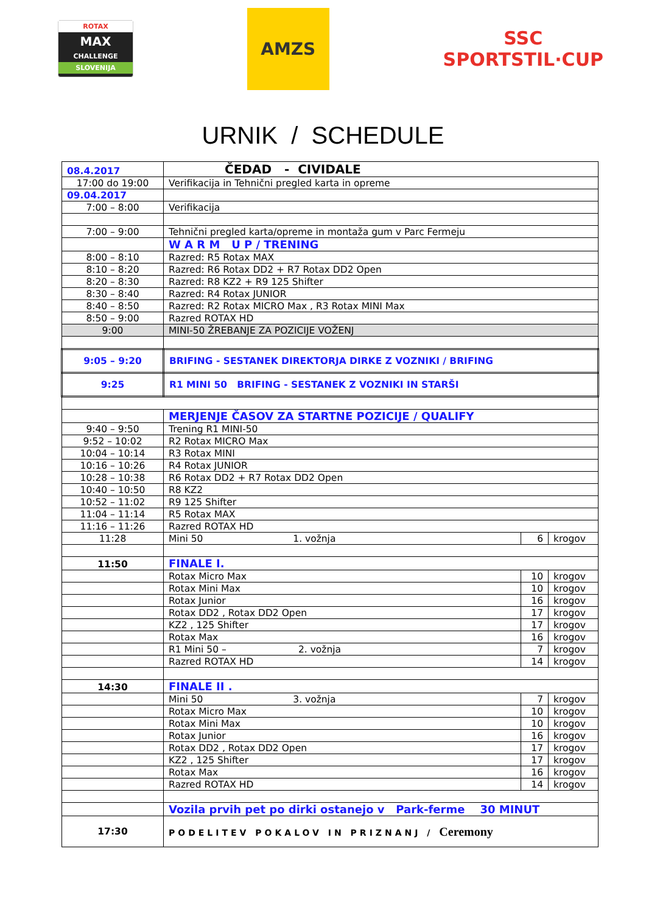ROTAX
MAX
CHALLENGE
SLOVENIJA
AMZS
SSC
SPORTSTIL·CUP
URNIK / SCHEDULE
| 08.4.2017 | ČEDAD - CIVIDALE | | |
| 17:00 do 19:00 | Verifikacija in Tehnični pregled karta in opreme | | |
| 09.04.2017 | | | |
| 7:00 – 8:00 | Verifikacija | | |
| 7:00 – 9:00 | Tehnični pregled karta/opreme in montaža gum v Parc Fermeju | | |
| | W A R M U P / TRENING | | |
| 8:00 – 8:10 | Razred: R5 Rotax MAX | | |
| 8:10 – 8:20 | Razred: R6 Rotax DD2 + R7 Rotax DD2 Open | | |
| 8:20 – 8:30 | Razred: R8 KZ2 + R9 125 Shifter | | |
| 8:30 – 8:40 | Razred: R4 Rotax JUNIOR | | |
| 8:40 – 8:50 | Razred: R2 Rotax MICRO Max , R3 Rotax MINI Max | | |
| 8:50 – 9:00 | Razred ROTAX HD | | |
| 9:00 | MINI-50 ŽREBANJE ZA POZICIJE VOŽENJ | | |
| 9:05 – 9:20 | BRIFING - SESTANEK DIREKTORJA DIRKE Z VOZNIKI / BRIFING | | |
| 9:25 | R1 MINI 50 BRIFING - SESTANEK Z VOZNIKI IN STARŠI | | |
| | MERJENJE ČASOV ZA STARTNE POZICIJE / QUALIFY | | |
| 9:40 – 9:50 | Trening R1 MINI-50 | | |
| 9:52 – 10:02 | R2 Rotax MICRO Max | | |
| 10:04 – 10:14 | R3 Rotax MINI | | |
| 10:16 – 10:26 | R4 Rotax JUNIOR | | |
| 10:28 – 10:38 | R6 Rotax DD2 + R7 Rotax DD2 Open | | |
| 10:40 – 10:50 | R8 KZ2 | | |
| 10:52 – 11:02 | R9 125 Shifter | | |
| 11:04 – 11:14 | R5 Rotax MAX | | |
| 11:16 – 11:26 | Razred ROTAX HD | | |
| 11:28 | Mini 50 1. vožnja | 6 | krogov |
| 11:50 | FINALE I. | | |
| | Rotax Micro Max | 10 | krogov |
| | Rotax Mini Max | 10 | krogov |
| | Rotax Junior | 16 | krogov |
| | Rotax DD2 , Rotax DD2 Open | 17 | krogov |
| | KZ2 , 125 Shifter | 17 | krogov |
| | Rotax Max | 16 | krogov |
| | R1 Mini 50 – 2. vožnja | 7 | krogov |
| | Razred ROTAX HD | 14 | krogov |
| 14:30 | FINALE II . | | |
| | Mini 50 3. vožnja | 7 | krogov |
| | Rotax Micro Max | 10 | krogov |
| | Rotax Mini Max | 10 | krogov |
| | Rotax Junior | 16 | krogov |
| | Rotax DD2 , Rotax DD2 Open | 17 | krogov |
| | KZ2 , 125 Shifter | 17 | krogov |
| | Rotax Max | 16 | krogov |
| | Razred ROTAX HD | 14 | krogov |
| | Vozila prvih pet po dirki ostanejo v Park-ferme 30 MINUT | | |
| 17:30 | PODELITEV POKALOV IN PRIZNANJ / Ceremony | | |